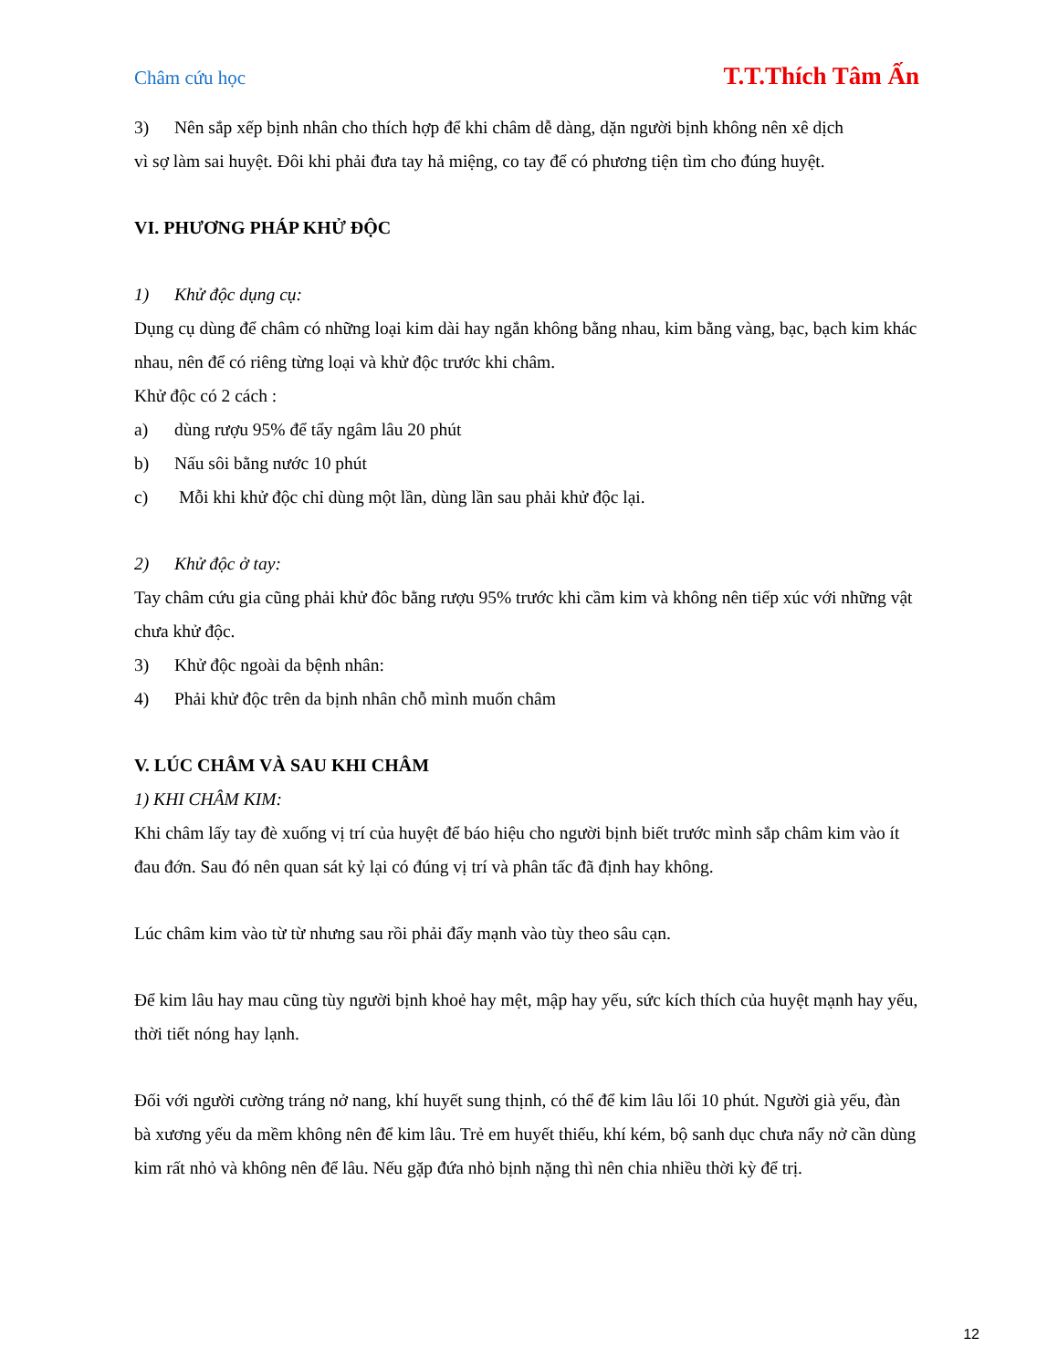Châm cứu học T.T.Thích Tâm Ấn
3) Nên sắp xếp bịnh nhân cho thích hợp để khi châm dễ dàng, dặn người bịnh không nên xê dịch
vì sợ làm sai huyệt. Đôi khi phải đưa tay hả miệng, co tay để có phương tiện tìm cho đúng huyệt.
VI. PHƯƠNG PHÁP KHỬ ĐỘC
1) Khử độc dụng cụ:
Dụng cụ dùng để châm có những loại kim dài hay ngắn không bằng nhau, kim bằng vàng, bạc, bạch kim khác nhau, nên để có riêng từng loại và khử độc trước khi châm.
Khử độc có 2 cách :
a) dùng rượu 95% để tẩy ngâm lâu 20 phút
b) Nấu sôi bằng nước 10 phút
c) Mỗi khi khử độc chỉ dùng một lần, dùng lần sau phải khử độc lại.
2) Khử độc ở tay:
Tay châm cứu gia cũng phải khử đôc bằng rượu 95% trước khi cầm kim và không nên tiếp xúc với những vật chưa khử độc.
3) Khử độc ngoài da bệnh nhân:
4) Phải khử độc trên da bịnh nhân chỗ mình muốn châm
V. LÚC CHÂM VÀ SAU KHI CHÂM
1) KHI CHÂM KIM:
Khi châm lấy tay đè xuống vị trí của huyệt để báo hiệu cho người bịnh biết trước mình sắp châm kim vào ít đau đớn. Sau đó nên quan sát kỷ lại có đúng vị trí và phân tấc đã định hay không.
Lúc châm kim vào từ từ nhưng sau rồi phải đẩy mạnh vào tùy theo sâu cạn.
Để kim lâu hay mau cũng tùy người bịnh khoẻ hay mệt, mập hay yếu, sức kích thích của huyệt mạnh hay yếu, thời tiết nóng hay lạnh.
Đối với người cường tráng nở nang, khí huyết sung thịnh, có thể để kim lâu lối 10 phút. Người già yếu, đàn bà xương yếu da mềm không nên để kim lâu. Trẻ em huyết thiếu, khí kém, bộ sanh dục chưa nẩy nở cần dùng kim rất nhỏ và không nên để lâu. Nếu gặp đứa nhỏ bịnh nặng thì nên chia nhiều thời kỳ để trị.
12